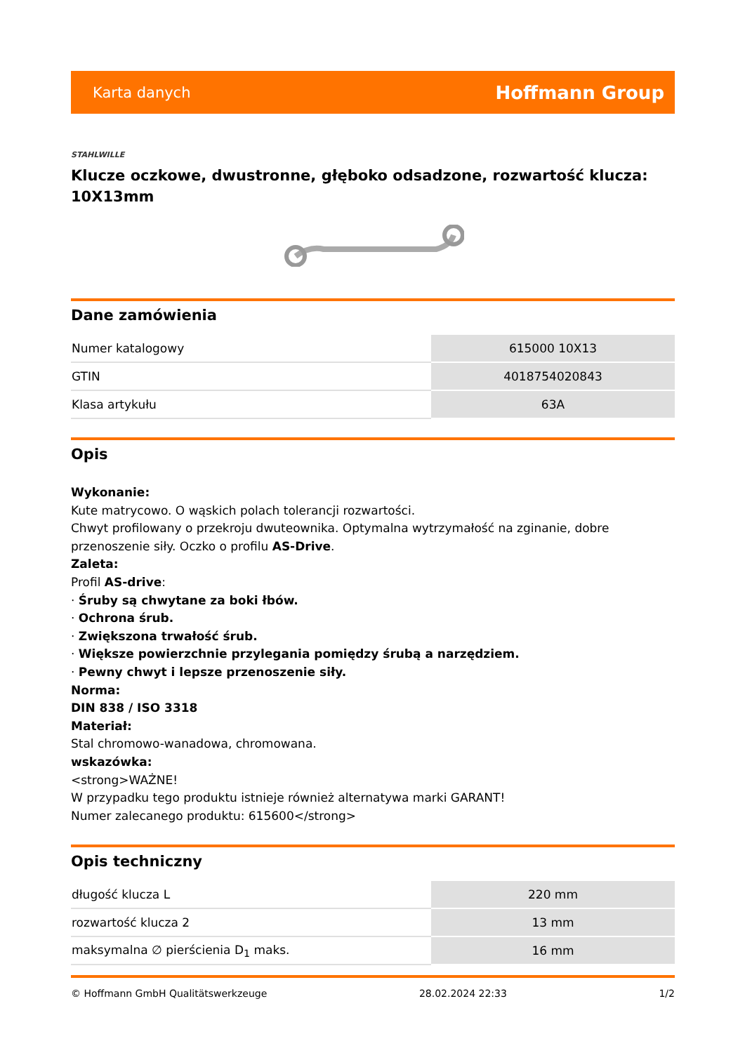Karta danych Hoffmann Group
STAHLWILLE
Klucze oczkowe, dwustronne, głęboko odsadzone, rozwartość klucza: 10X13mm
Dane zamówienia
| Numer katalogowy | 615000 10X13 |
| GTIN | 4018754020843 |
| Klasa artykułu | 63A |
Opis
Wykonanie:
Kute matrycowo. O wąskich polach tolerancji rozwartości.
Chwyt profilowany o przekroju dwuteownika. Optymalna wytrzymałość na zginanie, dobre przenoszenie siły. Oczko o profilu AS-Drive.
Zaleta:
Profil AS-drive:
· Śruby są chwytane za boki łbów.
· Ochrona śrub.
· Zwiększona trwałość śrub.
· Większe powierzchnie przylegania pomiędzy śrubą a narzędziem.
· Pewny chwyt i lepsze przenoszenie siły.
Norma:
DIN 838 / ISO 3318
Materiał:
Stal chromowo-wanadowa, chromowana.
wskazówka:
<strong>WAŻNE!
W przypadku tego produktu istnieje również alternatywa marki GARANT!
Numer zalecanego produktu: 615600</strong>
Opis techniczny
| długość klucza L | 220 mm |
| rozwartość klucza 2 | 13 mm |
| maksymalna ∅ pierścienia D<sub>1</sub> maks. | 16 mm |
© Hoffmann GmbH Qualitätswerkzeuge 28.02.2024 22:33 1/2